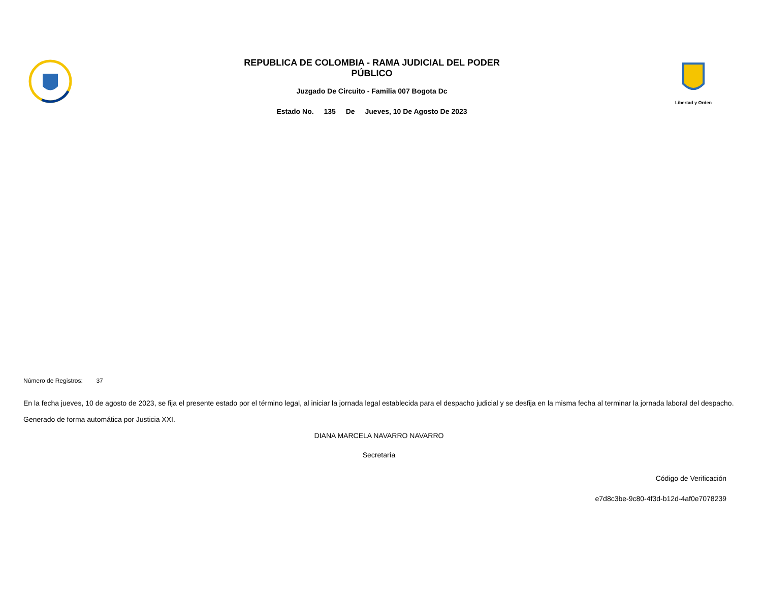REPUBLICA DE COLOMBIA - RAMA JUDICIAL DEL PODER
PÚBLICO
Juzgado De Circuito - Familia 007 Bogota Dc
Estado No. 135 De Jueves, 10 De Agosto De 2023
Libertad y Orden
Número de Registros: 37
En la fecha jueves, 10 de agosto de 2023, se fija el presente estado por el término legal, al iniciar la jornada legal establecida para el despacho judicial y se desfija en la misma fecha al terminar la jornada laboral del despacho.
Generado de forma automática por Justicia XXI.
DIANA MARCELA NAVARRO NAVARRO
Secretaría
Código de Verificación
e7d8c3be-9c80-4f3d-b12d-4af0e7078239